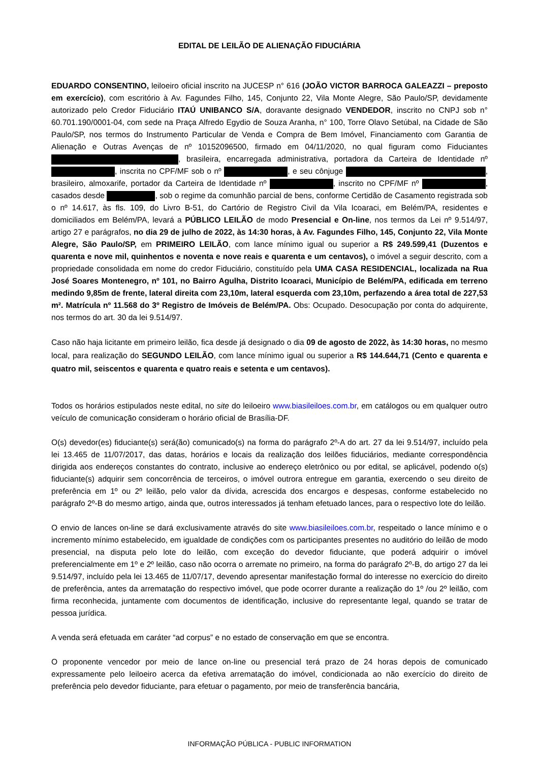EDITAL DE LEILÃO DE ALIENAÇÃO FIDUCIÁRIA
EDUARDO CONSENTINO, leiloeiro oficial inscrito na JUCESP n° 616 (JOÃO VICTOR BARROCA GALEAZZI – preposto em exercício), com escritório à Av. Fagundes Filho, 145, Conjunto 22, Vila Monte Alegre, São Paulo/SP, devidamente autorizado pelo Credor Fiduciário ITAÚ UNIBANCO S/A, doravante designado VENDEDOR, inscrito no CNPJ sob n° 60.701.190/0001-04, com sede na Praça Alfredo Egydio de Souza Aranha, n° 100, Torre Olavo Setúbal, na Cidade de São Paulo/SP, nos termos do Instrumento Particular de Venda e Compra de Bem Imóvel, Financiamento com Garantia de Alienação e Outras Avenças de nº 10152096500, firmado em 04/11/2020, no qual figuram como Fiduciantes , brasileira, encarregada administrativa, portadora da Carteira de Identidade nº , inscrita no CPF/MF sob o nº , e seu cônjuge , brasileiro, almoxarife, portador da Carteira de Identidade nº , inscrito no CPF/MF nº , casados desde , sob o regime da comunhão parcial de bens, conforme Certidão de Casamento registrada sob o nº 14.617, às fls. 109, do Livro B-51, do Cartório de Registro Civil da Vila Icoaraci, em Belém/PA, residentes e domiciliados em Belém/PA, levará a PÚBLICO LEILÃO de modo Presencial e On-line, nos termos da Lei nº 9.514/97, artigo 27 e parágrafos, no dia 29 de julho de 2022, às 14:30 horas, à Av. Fagundes Filho, 145, Conjunto 22, Vila Monte Alegre, São Paulo/SP, em PRIMEIRO LEILÃO, com lance mínimo igual ou superior a R$ 249.599,41 (Duzentos e quarenta e nove mil, quinhentos e noventa e nove reais e quarenta e um centavos), o imóvel a seguir descrito, com a propriedade consolidada em nome do credor Fiduciário, constituído pela UMA CASA RESIDENCIAL, localizada na Rua José Soares Montenegro, nº 101, no Bairro Agulha, Distrito Icoaraci, Município de Belém/PA, edificada em terreno medindo 9,85m de frente, lateral direita com 23,10m, lateral esquerda com 23,10m, perfazendo a área total de 227,53 m². Matrícula nº 11.568 do 3º Registro de Imóveis de Belém/PA. Obs: Ocupado. Desocupação por conta do adquirente, nos termos do art. 30 da lei 9.514/97.
Caso não haja licitante em primeiro leilão, fica desde já designado o dia 09 de agosto de 2022, às 14:30 horas, no mesmo local, para realização do SEGUNDO LEILÃO, com lance mínimo igual ou superior a R$ 144.644,71 (Cento e quarenta e quatro mil, seiscentos e quarenta e quatro reais e setenta e um centavos).
Todos os horários estipulados neste edital, no site do leiloeiro www.biasileiloes.com.br, em catálogos ou em qualquer outro veículo de comunicação consideram o horário oficial de Brasília-DF.
O(s) devedor(es) fiduciante(s) será(ão) comunicado(s) na forma do parágrafo 2º-A do art. 27 da lei 9.514/97, incluído pela lei 13.465 de 11/07/2017, das datas, horários e locais da realização dos leilões fiduciários, mediante correspondência dirigida aos endereços constantes do contrato, inclusive ao endereço eletrônico ou por edital, se aplicável, podendo o(s) fiduciante(s) adquirir sem concorrência de terceiros, o imóvel outrora entregue em garantia, exercendo o seu direito de preferência em 1º ou 2º leilão, pelo valor da dívida, acrescida dos encargos e despesas, conforme estabelecido no parágrafo 2º-B do mesmo artigo, ainda que, outros interessados já tenham efetuado lances, para o respectivo lote do leilão.
O envio de lances on-line se dará exclusivamente através do site www.biasileiloes.com.br, respeitado o lance mínimo e o incremento mínimo estabelecido, em igualdade de condições com os participantes presentes no auditório do leilão de modo presencial, na disputa pelo lote do leilão, com exceção do devedor fiduciante, que poderá adquirir o imóvel preferencialmente em 1º e 2º leilão, caso não ocorra o arremate no primeiro, na forma do parágrafo 2º-B, do artigo 27 da lei 9.514/97, incluído pela lei 13.465 de 11/07/17, devendo apresentar manifestação formal do interesse no exercício do direito de preferência, antes da arrematação do respectivo imóvel, que pode ocorrer durante a realização do 1º /ou 2º leilão, com firma reconhecida, juntamente com documentos de identificação, inclusive do representante legal, quando se tratar de pessoa jurídica.
A venda será efetuada em caráter “ad corpus” e no estado de conservação em que se encontra.
O proponente vencedor por meio de lance on-line ou presencial terá prazo de 24 horas depois de comunicado expressamente pelo leiloeiro acerca da efetiva arrematação do imóvel, condicionada ao não exercício do direito de preferência pelo devedor fiduciante, para efetuar o pagamento, por meio de transferência bancária,
INFORMAÇÃO PÚBLICA - PUBLIC INFORMATION